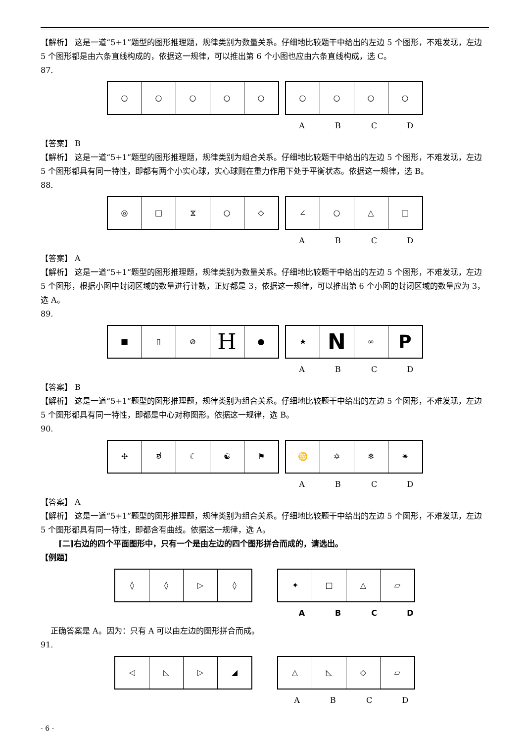【解析】 这是一道“5+1”题型的图形推理题，规律类别为数量关系。仔细地比较题干中给出的左边 5 个图形，不难发现，左边 5 个图形都是由六条直线构成的，依据这一规律，可以推出第 6 个小图也应由六条直线构成，选 C。
87.
○ ○ ○ ○ ○ ○ ○ ○ ○
ABCD
【答案】 B
【解析】 这是一道“5+1”题型的图形推理题，规律类别为组合关系。仔细地比较题干中给出的左边 5 个图形，不难发现，左边 5 个图形都具有同一特性，即都有两个小实心球，实心球则在重力作用下处于平衡状态。依据这一规律，选 B。
88.
◎ □ ⧖ ○ ◇ ∠ ○ △ □
ABCD
【答案】 A
【解析】 这是一道“5+1”题型的图形推理题，规律类别为数量关系。仔细地比较题干中给出的左边 5 个图形，不难发现，左边 5 个图形，根据小图中封闭区域的数量进行计数，正好都是 3，依据这一规律，可以推出第 6 个小图的封闭区域的数量应为 3，选 A。
89.
■ ▯ ⊘
H
●
★
N
∞
P
ABCD
【答案】 B
【解析】 这是一道“5+1”题型的图形推理题，规律类别为组合关系。仔细地比较题干中给出的左边 5 个图形，不难发现，左边 5 个图形都具有同一特性，即都是中心对称图形。依据这一规律，选 B。
90.
✣ ಶ ☾ ☯ ⚑ ♋ ✡ ❄ ✷
ABCD
【答案】 A
【解析】 这是一道“5+1”题型的图形推理题，规律类别为组合关系。仔细地比较题干中给出的左边 5 个图形，不难发现，左边 5 个图形都具有同一特性，即都含有曲线。依据这一规律，选 A。
[二]右边的四个平面图形中，只有一个是由左边的四个图形拼合而成的，请选出。
【例题】
◊ ◊ ▷ ◊ ✦ □ △ ▱
ABCD
正确答案是 A。因为：只有 A 可以由左边的图形拼合而成。
91.
◁ ◺ ▷ ◢ △ ◺ ◇ ▱
ABCD
- 6 -